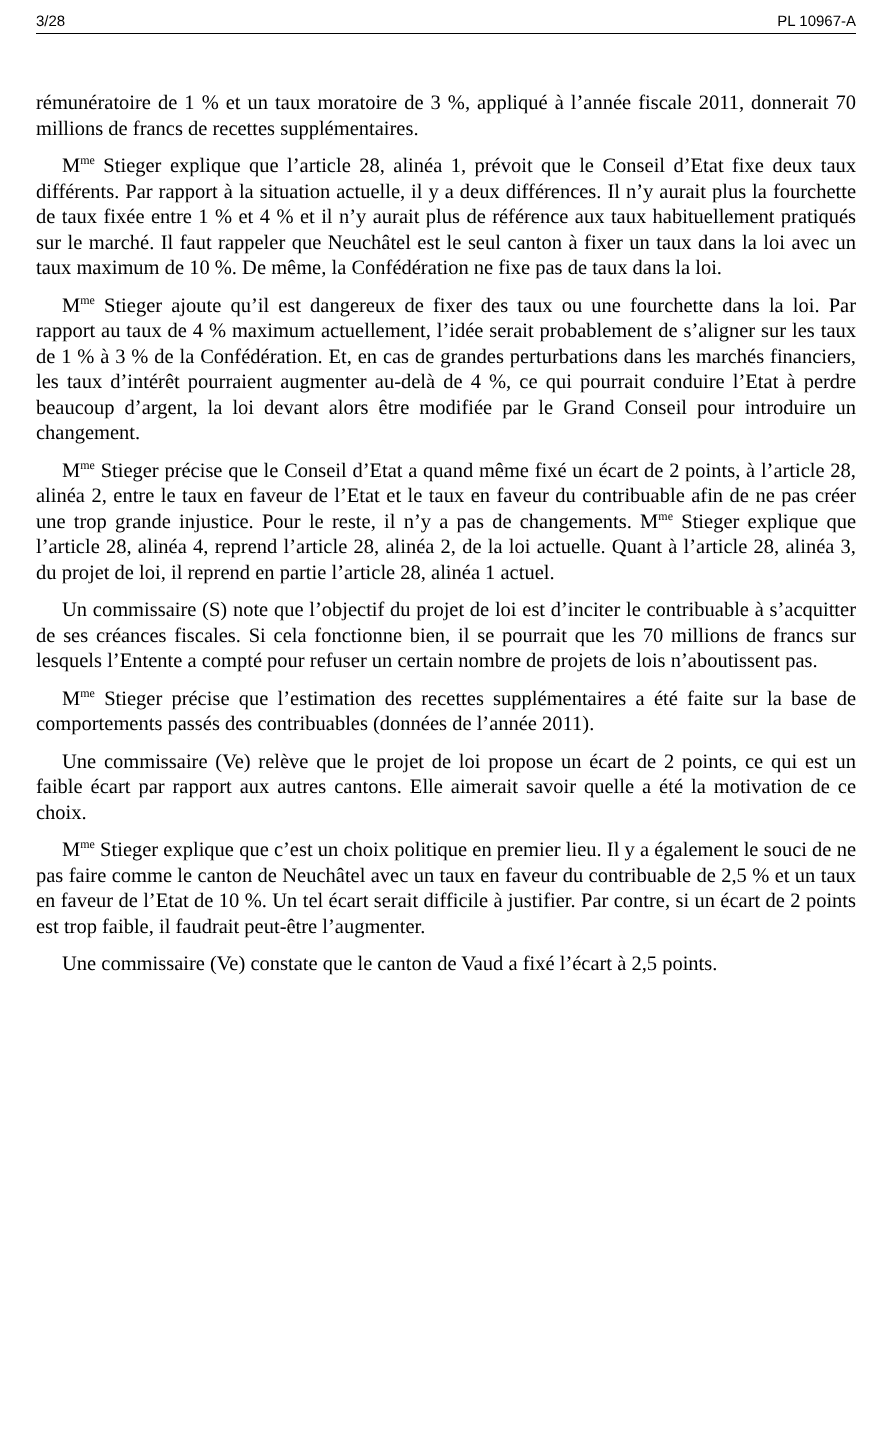3/28 PL 10967-A
rémunératoire de 1 % et un taux moratoire de 3 %, appliqué à l’année fiscale 2011, donnerait 70 millions de francs de recettes supplémentaires.
M<sup>me</sup> Stieger explique que l’article 28, alinéa 1, prévoit que le Conseil d’Etat fixe deux taux différents. Par rapport à la situation actuelle, il y a deux différences. Il n’y aurait plus la fourchette de taux fixée entre 1 % et 4 % et il n’y aurait plus de référence aux taux habituellement pratiqués sur le marché. Il faut rappeler que Neuchâtel est le seul canton à fixer un taux dans la loi avec un taux maximum de 10 %. De même, la Confédération ne fixe pas de taux dans la loi.
M<sup>me</sup> Stieger ajoute qu’il est dangereux de fixer des taux ou une fourchette dans la loi. Par rapport au taux de 4 % maximum actuellement, l’idée serait probablement de s’aligner sur les taux de 1 % à 3 % de la Confédération. Et, en cas de grandes perturbations dans les marchés financiers, les taux d’intérêt pourraient augmenter au-delà de 4 %, ce qui pourrait conduire l’Etat à perdre beaucoup d’argent, la loi devant alors être modifiée par le Grand Conseil pour introduire un changement.
M<sup>me</sup> Stieger précise que le Conseil d’Etat a quand même fixé un écart de 2 points, à l’article 28, alinéa 2, entre le taux en faveur de l’Etat et le taux en faveur du contribuable afin de ne pas créer une trop grande injustice. Pour le reste, il n’y a pas de changements. M<sup>me</sup> Stieger explique que l’article 28, alinéa 4, reprend l’article 28, alinéa 2, de la loi actuelle. Quant à l’article 28, alinéa 3, du projet de loi, il reprend en partie l’article 28, alinéa 1 actuel.
Un commissaire (S) note que l’objectif du projet de loi est d’inciter le contribuable à s’acquitter de ses créances fiscales. Si cela fonctionne bien, il se pourrait que les 70 millions de francs sur lesquels l’Entente a compté pour refuser un certain nombre de projets de lois n’aboutissent pas.
M<sup>me</sup> Stieger précise que l’estimation des recettes supplémentaires a été faite sur la base de comportements passés des contribuables (données de l’année 2011).
Une commissaire (Ve) relève que le projet de loi propose un écart de 2 points, ce qui est un faible écart par rapport aux autres cantons. Elle aimerait savoir quelle a été la motivation de ce choix.
M<sup>me</sup> Stieger explique que c’est un choix politique en premier lieu. Il y a également le souci de ne pas faire comme le canton de Neuchâtel avec un taux en faveur du contribuable de 2,5 % et un taux en faveur de l’Etat de 10 %. Un tel écart serait difficile à justifier. Par contre, si un écart de 2 points est trop faible, il faudrait peut-être l’augmenter.
Une commissaire (Ve) constate que le canton de Vaud a fixé l’écart à 2,5 points.